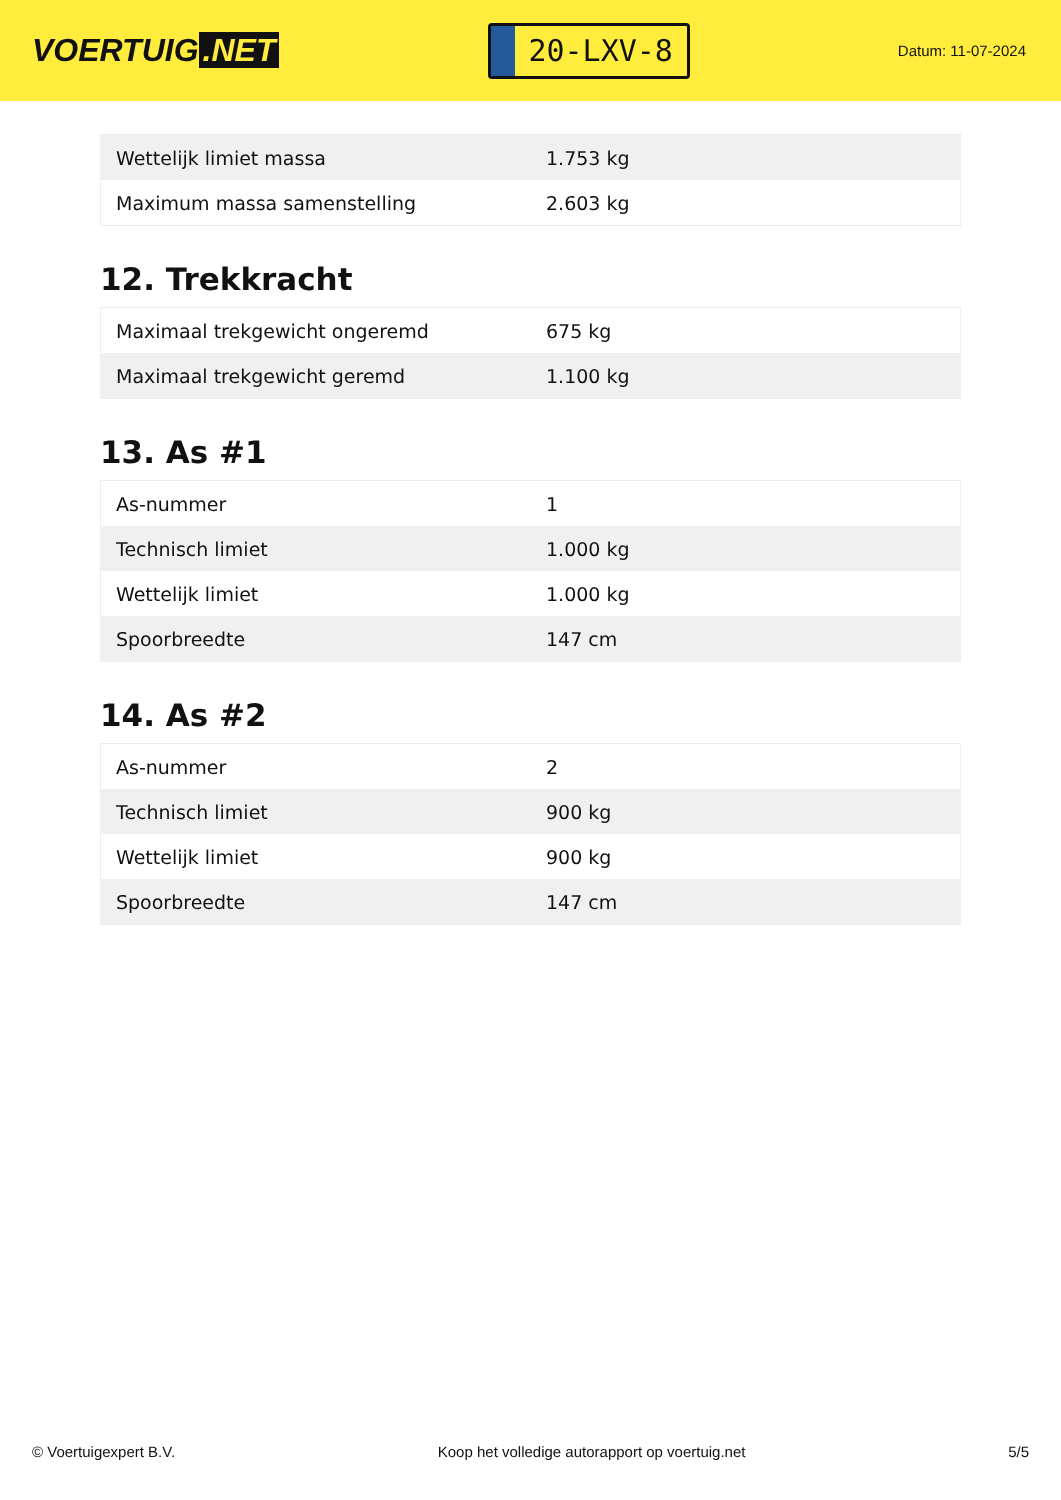VOERTUIG.NET
20-LXV-8
Datum: 11-07-2024
| Wettelijk limiet massa | 1.753 kg |
| Maximum massa samenstelling | 2.603 kg |
12. Trekkracht
| Maximaal trekgewicht ongeremd | 675 kg |
| Maximaal trekgewicht geremd | 1.100 kg |
13. As #1
| As-nummer | 1 |
| Technisch limiet | 1.000 kg |
| Wettelijk limiet | 1.000 kg |
| Spoorbreedte | 147 cm |
14. As #2
| As-nummer | 2 |
| Technisch limiet | 900 kg |
| Wettelijk limiet | 900 kg |
| Spoorbreedte | 147 cm |
© Voertuigexpert B.V. Koop het volledige autorapport op voertuig.net 5/5